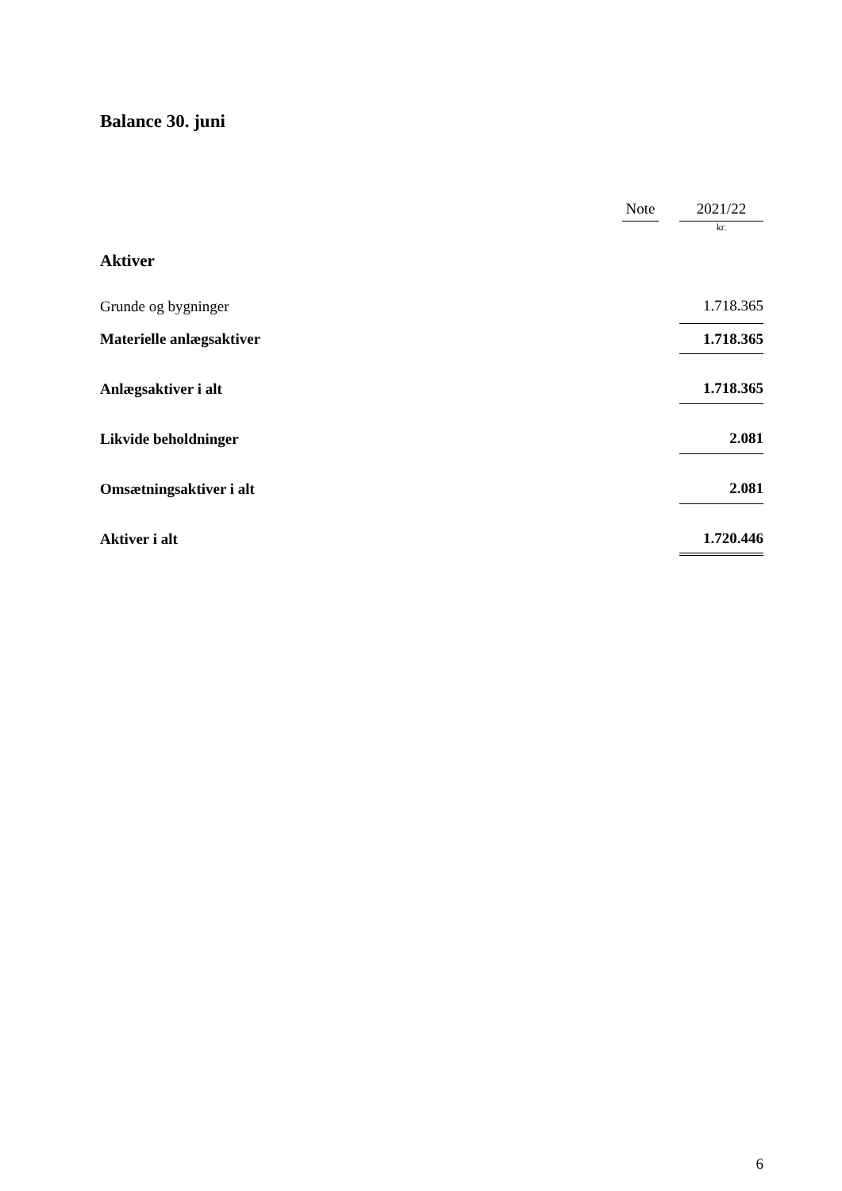Balance 30. juni
| | Note | | 2021/22 |
| --- | --- | --- | --- |
| | | | kr. |
| Aktiver | | | |
| Grunde og bygninger | | | 1.718.365 |
| Materielle anlægsaktiver | | | 1.718.365 |
| Anlægsaktiver i alt | | | 1.718.365 |
| Likvide beholdninger | | | 2.081 |
| Omsætningsaktiver i alt | | | 2.081 |
| Aktiver i alt | | | 1.720.446 |
6